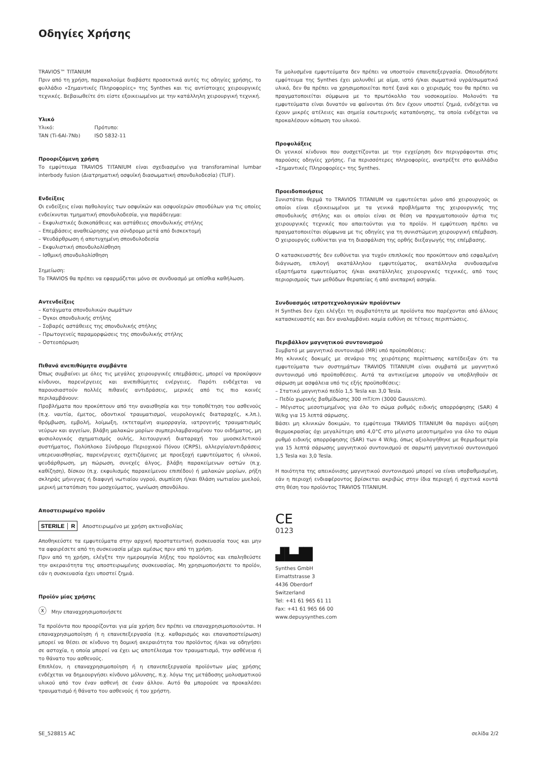Οδηγίες Χρήσης
TRAVIOS™ TITANIUM
Πριν από τη χρήση, παρακαλούμε διαβάστε προσεκτικά αυτές τις οδηγίες χρήσης, το φυλλάδιο «Σημαντικές Πληροφορίες» της Synthes και τις αντίστοιχες χειρουργικές τεχνικές. Βεβαιωθείτε ότι είστε εξοικειωμένοι με την κατάλληλη χειρουργική τεχνική.
Υλικό
| Υλικό: | Πρότυπο: |
| TAN (Ti-6Al-7Nb) | ISO 5832-11 |
Προοριζόμενη χρήση
Το εμφύτευμα TRAVIOS TITANIUM είναι σχεδιασμένο για transforaminal lumbar interbody fusion (Διατρηματική οσφυϊκή διασωματική σπονδυλοδεσία) (TLIF).
Ενδείξεις
Οι ενδείξεις είναι παθολογίες των οσφυϊκών και οσφυοϊερών σπονδύλων για τις οποίες ενδείκνυται τμηματική σπονδυλοδεσία, για παράδειγμα:
– Εκφυλιστικές δισκοπάθειες και αστάθειες σπονδυλικής στήλης
– Επεμβάσεις αναθεώρησης για σύνδρομο μετά από δισκεκτομή
– Ψευδάρθρωση ή αποτυχημένη σπονδυλοδεσία
– Εκφυλιστική σπονδυλολίσθηση
– Ισθμική σπονδυλολίσθηση
Σημείωση:
Το TRAVIOS θα πρέπει να εφαρμόζεται μόνο σε συνδυασμό με οπίσθια καθήλωση.
Αντενδείξεις
– Κατάγματα σπονδυλικών σωμάτων
– Όγκοι σπονδυλικής στήλης
– Σοβαρές αστάθειες της σπονδυλικής στήλης
– Πρωτογενείς παραμορφώσεις της σπονδυλικής στήλης
– Οστεοπόρωση
Πιθανά ανεπιθύμητα συμβάντα
Όπως συμβαίνει με όλες τις μεγάλες χειρουργικές επεμβάσεις, μπορεί να προκύψουν κίνδυνοι, παρενέργειες και ανεπιθύμητες ενέργειες. Παρότι ενδέχεται να παρουσιαστούν πολλές πιθανές αντιδράσεις, μερικές από τις πιο κοινές περιλαμβάνουν:
Προβλήματα που προκύπτουν από την αναισθησία και την τοποθέτηση του ασθενούς (π.χ. ναυτία, έμετος, οδοντικοί τραυματισμοί, νευρολογικές διαταραχές, κ.λπ.), θρόμβωση, εμβολή, λοίμωξη, εκτεταμένη αιμορραγία, ιατρογενής τραυματισμός νεύρων και αγγείων, βλάβη μαλακών μορίων συμπεριλαμβανομένου του οιδήματος, μη φυσιολογικός σχηματισμός ουλής, λειτουργική διαταραχή του μυοσκελετικού συστήματος, Πολύπλοκο Σύνδρομο Περιοχικού Πόνου (CRPS), αλλεργία/αντιδράσεις υπερευαισθησίας, παρενέργειες σχετιζόμενες με προεξοχή εμφυτεύματος ή υλικού, ψευδάρθρωση, μη πώρωση, συνεχές άλγος, βλάβη παρακείμενων οστών (π.χ. καθίζηση), δίσκου (π.χ. εκφυλισμός παρακείμενου επιπέδου) ή μαλακών μορίων, ρήξη σκληράς μήνιγγας ή διαφυγή νωτιαίου υγρού, συμπίεση ή/και θλάση νωτιαίου μυελού, μερική μετατόπιση του μοσχεύματος, γωνίωση σπονδύλου.
Αποστειρωμένο προϊόν
STERILE │ R Αποστειρωμένο με χρήση ακτινοβολίας
Αποθηκεύστε τα εμφυτεύματα στην αρχική προστατευτική συσκευασία τους και μην τα αφαιρέσετε από τη συσκευασία μέχρι αμέσως πριν από τη χρήση.
Πριν από τη χρήση, ελέγξτε την ημερομηνία λήξης του προϊόντος και επαληθεύστε την ακεραιότητα της αποστειρωμένης συσκευασίας. Μη χρησιμοποιήσετε το προϊόν, εάν η συσκευασία έχει υποστεί ζημιά.
Προϊόν μίας χρήσης
ⓧ Μην επαναχρησιμοποιήσετε
Τα προϊόντα που προορίζονται για μία χρήση δεν πρέπει να επαναχρησιμοποιούνται. Η επαναχρησιμοποίηση ή η επανεπεξεργασία (π.χ. καθαρισμός και επαναποστείρωση) μπορεί να θέσει σε κίνδυνο τη δομική ακεραιότητα του προϊόντος ή/και να οδηγήσει σε αστοχία, η οποία μπορεί να έχει ως αποτέλεσμα τον τραυματισμό, την ασθένεια ή το θάνατο του ασθενούς.
Επιπλέον, η επαναχρησιμοποίηση ή η επανεπεξεργασία προϊόντων μίας χρήσης ενδέχεται να δημιουργήσει κίνδυνο μόλυνσης, π.χ. λόγω της μετάδοσης μολυσματικού υλικού από τον έναν ασθενή σε έναν άλλον. Αυτό θα μπορούσε να προκαλέσει τραυματισμό ή θάνατο του ασθενούς ή του χρήστη.
Τα μολυσμένα εμφυτεύματα δεν πρέπει να υποστούν επανεπεξεργασία. Οποιοδήποτε εμφύτευμα της Synthes έχει μολυνθεί με αίμα, ιστό ή/και σωματικά υγρά/σωματικό υλικό, δεν θα πρέπει να χρησιμοποιείται ποτέ ξανά και ο χειρισμός του θα πρέπει να πραγματοποιείται σύμφωνα με το πρωτόκολλο του νοσοκομείου. Μολονότι τα εμφυτεύματα είναι δυνατόν να φαίνονται ότι δεν έχουν υποστεί ζημιά, ενδέχεται να έχουν μικρές ατέλειες και σημεία εσωτερικής καταπόνησης, τα οποία ενδέχεται να προκαλέσουν κόπωση του υλικού.
Προφυλάξεις
Οι γενικοί κίνδυνοι που συσχετίζονται με την εγχείρηση δεν περιγράφονται στις παρούσες οδηγίες χρήσης. Για περισσότερες πληροφορίες, ανατρέξτε στο φυλλάδιο «Σημαντικές Πληροφορίες» της Synthes.
Προειδοποιήσεις
Συνιστάται θερμά το TRAVIOS TITANIUM να εμφυτεύεται μόνο από χειρουργούς οι οποίοι είναι εξοικειωμένοι με τα γενικά προβλήματα της χειρουργικής της σπονδυλικής στήλης και οι οποίοι είναι σε θέση να πραγματοποιούν άρτια τις χειρουργικές τεχνικές που απαιτούνται για το προϊόν. Η εμφύτευση πρέπει να πραγματοποιείται σύμφωνα με τις οδηγίες για τη συνιστώμενη χειρουργική επέμβαση. Ο χειρουργός ευθύνεται για τη διασφάλιση της ορθής διεξαγωγής της επέμβασης.
Ο κατασκευαστής δεν ευθύνεται για τυχόν επιπλοκές που προκύπτουν από εσφαλμένη διάγνωση, επιλογή ακατάλληλου εμφυτεύματος, ακατάλληλα συνδυασμένα εξαρτήματα εμφυτεύματος ή/και ακατάλληλες χειρουργικές τεχνικές, από τους περιορισμούς των μεθόδων θεραπείας ή από ανεπαρκή ασηψία.
Συνδυασμός ιατροτεχνολογικών προϊόντων
Η Synthes δεν έχει ελέγξει τη συμβατότητα με προϊόντα που παρέχονται από άλλους κατασκευαστές και δεν αναλαμβάνει καμία ευθύνη σε τέτοιες περιπτώσεις.
Περιβάλλον μαγνητικού συντονισμού
Συμβατό με μαγνητικό συντονισμό (MR) υπό προϋποθέσεις:
Μη κλινικές δοκιμές με σενάριο της χειρότερης περίπτωσης κατέδειξαν ότι τα εμφυτεύματα των συστημάτων TRAVIOS TITANIUM είναι συμβατά με μαγνητικό συντονισμό υπό προϋποθέσεις. Αυτά τα αντικείμενα μπορούν να υποβληθούν σε σάρωση με ασφάλεια υπό τις εξής προϋποθέσεις:
– Στατικό μαγνητικό πεδίο 1,5 Tesla και 3,0 Tesla.
– Πεδίο χωρικής βαθμίδωσης 300 mT/cm (3000 Gauss/cm).
– Μέγιστος μεσοτιμημένος για όλο το σώμα ρυθμός ειδικής απορρόφησης (SAR) 4 W/kg για 15 λεπτά σάρωσης.
Βάσει μη κλινικών δοκιμών, το εμφύτευμα TRAVIOS TITANIUM θα παράγει αύξηση θερμοκρασίας όχι μεγαλύτερη από 4,0°C στο μέγιστο μεσοτιμημένο για όλο το σώμα ρυθμό ειδικής απορρόφησης (SAR) των 4 W/kg, όπως αξιολογήθηκε με θερμιδομετρία για 15 λεπτά σάρωσης μαγνητικού συντονισμού σε σαρωτή μαγνητικού συντονισμού 1,5 Tesla και 3,0 Tesla.
Η ποιότητα της απεικόνισης μαγνητικού συντονισμού μπορεί να είναι υποβαθμισμένη, εάν η περιοχή ενδιαφέροντος βρίσκεται ακριβώς στην ίδια περιοχή ή σχετικά κοντά στη θέση του προϊόντος TRAVIOS TITANIUM.
CE
0123
▟▙▟█
Synthes GmbH
Eimattstrasse 3
4436 Oberdorf
Switzerland
Tel: +41 61 965 61 11
Fax: +41 61 965 66 00
www.depuysynthes.com
SE_528815 AC σελίδα 2/2